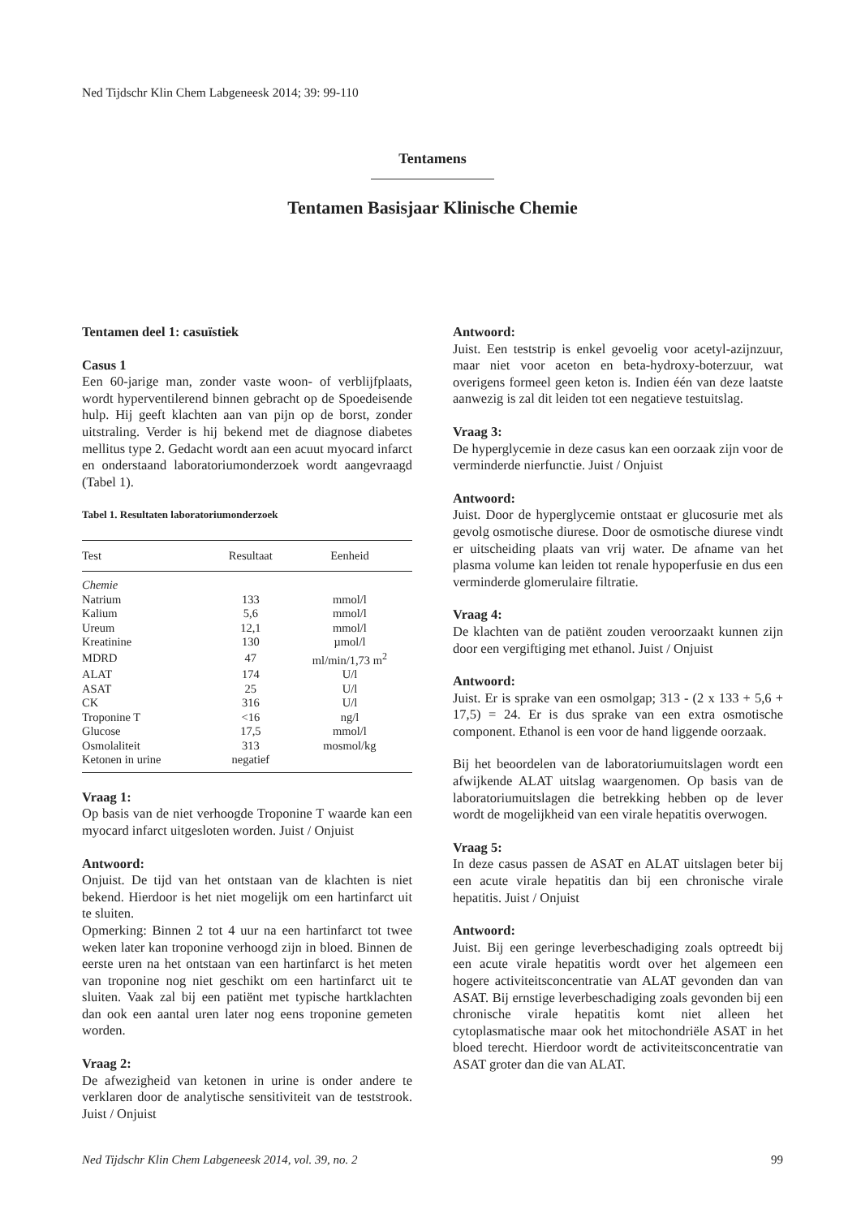Ned Tijdschr Klin Chem Labgeneesk 2014; 39: 99-110
Tentamens
Tentamen Basisjaar Klinische Chemie
Tentamen deel 1: casuïstiek
Casus 1
Een 60-jarige man, zonder vaste woon- of verblijfplaats, wordt hyperventilerend binnen gebracht op de Spoedeisende hulp. Hij geeft klachten aan van pijn op de borst, zonder uitstraling. Verder is hij bekend met de diagnose diabetes mellitus type 2. Gedacht wordt aan een acuut myocard infarct en onderstaand laboratoriumonderzoek wordt aangevraagd (Tabel 1).
Tabel 1. Resultaten laboratoriumonderzoek
| Test | Resultaat | Eenheid |
| --- | --- | --- |
| Chemie | | |
| Natrium | 133 | mmol/l |
| Kalium | 5,6 | mmol/l |
| Ureum | 12,1 | mmol/l |
| Kreatinine | 130 | µmol/l |
| MDRD | 47 | ml/min/1,73 m<sup>2</sup> |
| ALAT | 174 | U/l |
| ASAT | 25 | U/l |
| CK | 316 | U/l |
| Troponine T | <16 | ng/l |
| Glucose | 17,5 | mmol/l |
| Osmolaliteit | 313 | mosmol/kg |
| Ketonen in urine | negatief | |
Vraag 1:
Op basis van de niet verhoogde Troponine T waarde kan een myocard infarct uitgesloten worden. Juist / Onjuist
Antwoord:
Onjuist. De tijd van het ontstaan van de klachten is niet bekend. Hierdoor is het niet mogelijk om een hartinfarct uit te sluiten.
Opmerking: Binnen 2 tot 4 uur na een hartinfarct tot twee weken later kan troponine verhoogd zijn in bloed. Binnen de eerste uren na het ontstaan van een hartinfarct is het meten van troponine nog niet geschikt om een hartinfarct uit te sluiten. Vaak zal bij een patiënt met typische hartklachten dan ook een aantal uren later nog eens troponine gemeten worden.
Vraag 2:
De afwezigheid van ketonen in urine is onder andere te verklaren door de analytische sensitiviteit van de teststrook. Juist / Onjuist
Antwoord:
Juist. Een teststrip is enkel gevoelig voor acetyl-azijnzuur, maar niet voor aceton en beta-hydroxy-boterzuur, wat overigens formeel geen keton is. Indien één van deze laatste aanwezig is zal dit leiden tot een negatieve testuitslag.
Vraag 3:
De hyperglycemie in deze casus kan een oorzaak zijn voor de verminderde nierfunctie. Juist / Onjuist
Antwoord:
Juist. Door de hyperglycemie ontstaat er glucosurie met als gevolg osmotische diurese. Door de osmotische diurese vindt er uitscheiding plaats van vrij water. De afname van het plasma volume kan leiden tot renale hypoperfusie en dus een verminderde glomerulaire filtratie.
Vraag 4:
De klachten van de patiënt zouden veroorzaakt kunnen zijn door een vergiftiging met ethanol. Juist / Onjuist
Antwoord:
Juist. Er is sprake van een osmolgap; 313 - (2 x 133 + 5,6 + 17,5) = 24. Er is dus sprake van een extra osmotische component. Ethanol is een voor de hand liggende oorzaak.
Bij het beoordelen van de laboratoriumuitslagen wordt een afwijkende ALAT uitslag waargenomen. Op basis van de laboratoriumuitslagen die betrekking hebben op de lever wordt de mogelijkheid van een virale hepatitis overwogen.
Vraag 5:
In deze casus passen de ASAT en ALAT uitslagen beter bij een acute virale hepatitis dan bij een chronische virale hepatitis. Juist / Onjuist
Antwoord:
Juist. Bij een geringe leverbeschadiging zoals optreedt bij een acute virale hepatitis wordt over het algemeen een hogere activiteitsconcentratie van ALAT gevonden dan van ASAT. Bij ernstige leverbeschadiging zoals gevonden bij een chronische virale hepatitis komt niet alleen het cytoplasmatische maar ook het mitochondriële ASAT in het bloed terecht. Hierdoor wordt de activiteitsconcentratie van ASAT groter dan die van ALAT.
Ned Tijdschr Klin Chem Labgeneesk 2014, vol. 39, no. 2 99